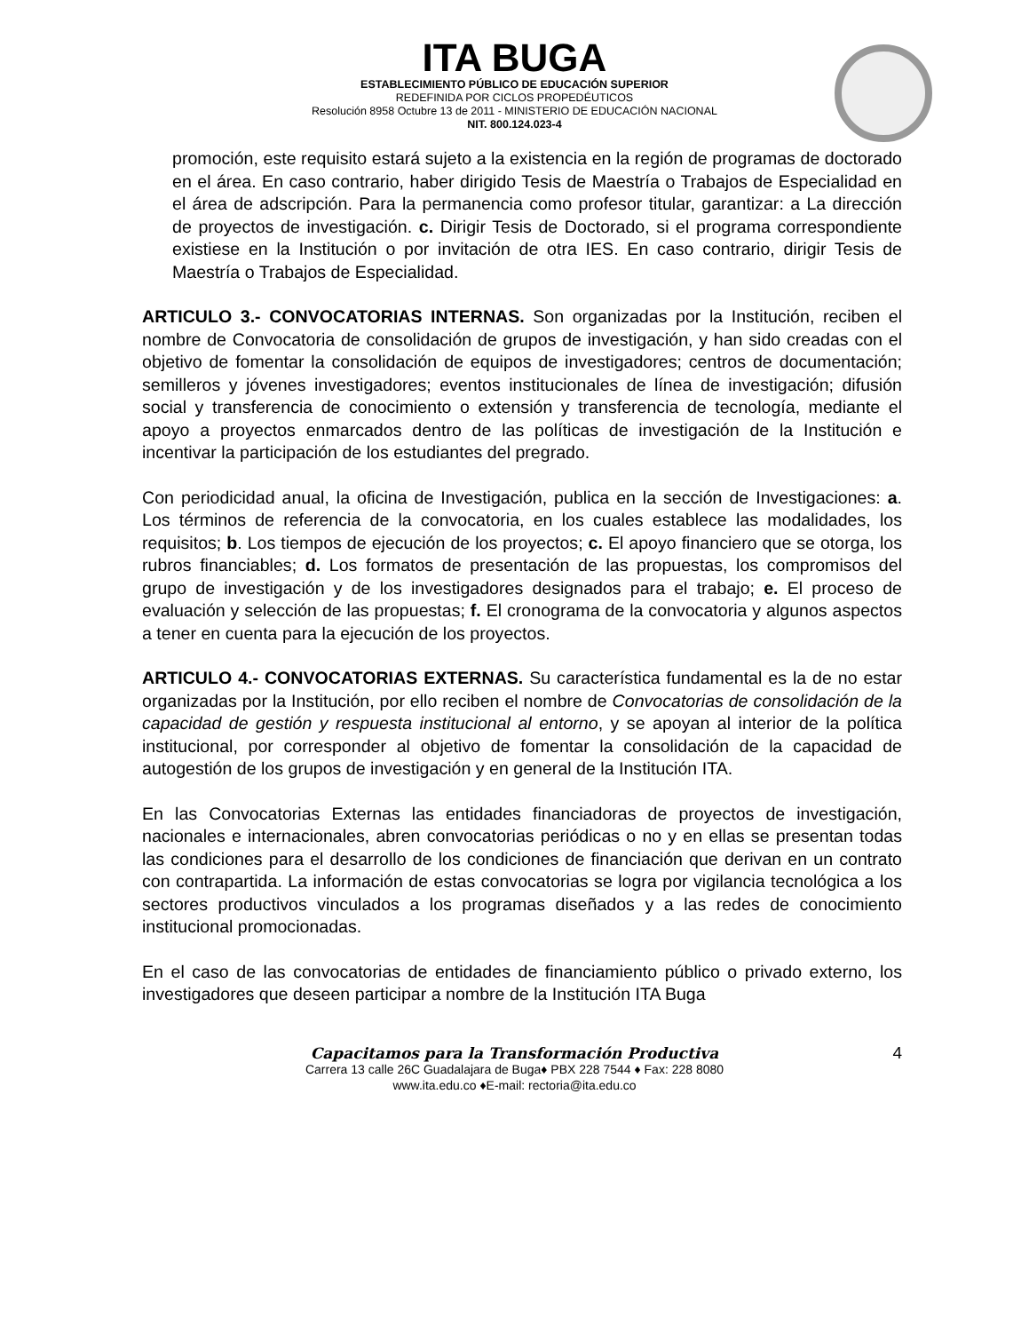ITA BUGA
ESTABLECIMIENTO PÚBLICO DE EDUCACIÓN SUPERIOR
REDEFINIDA POR CICLOS PROPEDÉUTICOS
Resolución 8958 Octubre 13 de 2011 - MINISTERIO DE EDUCACIÓN NACIONAL
NIT. 800.124.023-4
promoción, este requisito estará sujeto a la existencia en la región de programas de doctorado en el área. En caso contrario, haber dirigido Tesis de Maestría o Trabajos de Especialidad en el área de adscripción. Para la permanencia como profesor titular, garantizar: a La dirección de proyectos de investigación. c. Dirigir Tesis de Doctorado, si el programa correspondiente existiese en la Institución o por invitación de otra IES. En caso contrario, dirigir Tesis de Maestría o Trabajos de Especialidad.
ARTICULO 3.- CONVOCATORIAS INTERNAS. Son organizadas por la Institución, reciben el nombre de Convocatoria de consolidación de grupos de investigación, y han sido creadas con el objetivo de fomentar la consolidación de equipos de investigadores; centros de documentación; semilleros y jóvenes investigadores; eventos institucionales de línea de investigación; difusión social y transferencia de conocimiento o extensión y transferencia de tecnología, mediante el apoyo a proyectos enmarcados dentro de las políticas de investigación de la Institución e incentivar la participación de los estudiantes del pregrado.
Con periodicidad anual, la oficina de Investigación, publica en la sección de Investigaciones: a. Los términos de referencia de la convocatoria, en los cuales establece las modalidades, los requisitos; b. Los tiempos de ejecución de los proyectos; c. El apoyo financiero que se otorga, los rubros financiables; d. Los formatos de presentación de las propuestas, los compromisos del grupo de investigación y de los investigadores designados para el trabajo; e. El proceso de evaluación y selección de las propuestas; f. El cronograma de la convocatoria y algunos aspectos a tener en cuenta para la ejecución de los proyectos.
ARTICULO 4.- CONVOCATORIAS EXTERNAS. Su característica fundamental es la de no estar organizadas por la Institución, por ello reciben el nombre de Convocatorias de consolidación de la capacidad de gestión y respuesta institucional al entorno, y se apoyan al interior de la política institucional, por corresponder al objetivo de fomentar la consolidación de la capacidad de autogestión de los grupos de investigación y en general de la Institución ITA.
En las Convocatorias Externas las entidades financiadoras de proyectos de investigación, nacionales e internacionales, abren convocatorias periódicas o no y en ellas se presentan todas las condiciones para el desarrollo de los condiciones de financiación que derivan en un contrato con contrapartida. La información de estas convocatorias se logra por vigilancia tecnológica a los sectores productivos vinculados a los programas diseñados y a las redes de conocimiento institucional promocionadas.
En el caso de las convocatorias de entidades de financiamiento público o privado externo, los investigadores que deseen participar a nombre de la Institución ITA Buga
Capacitamos para la Transformación Productiva
4
Carrera 13 calle 26C Guadalajara de Buga♦ PBX 228 7544 ♦ Fax: 228 8080
www.ita.edu.co ♦E-mail: rectoria@ita.edu.co